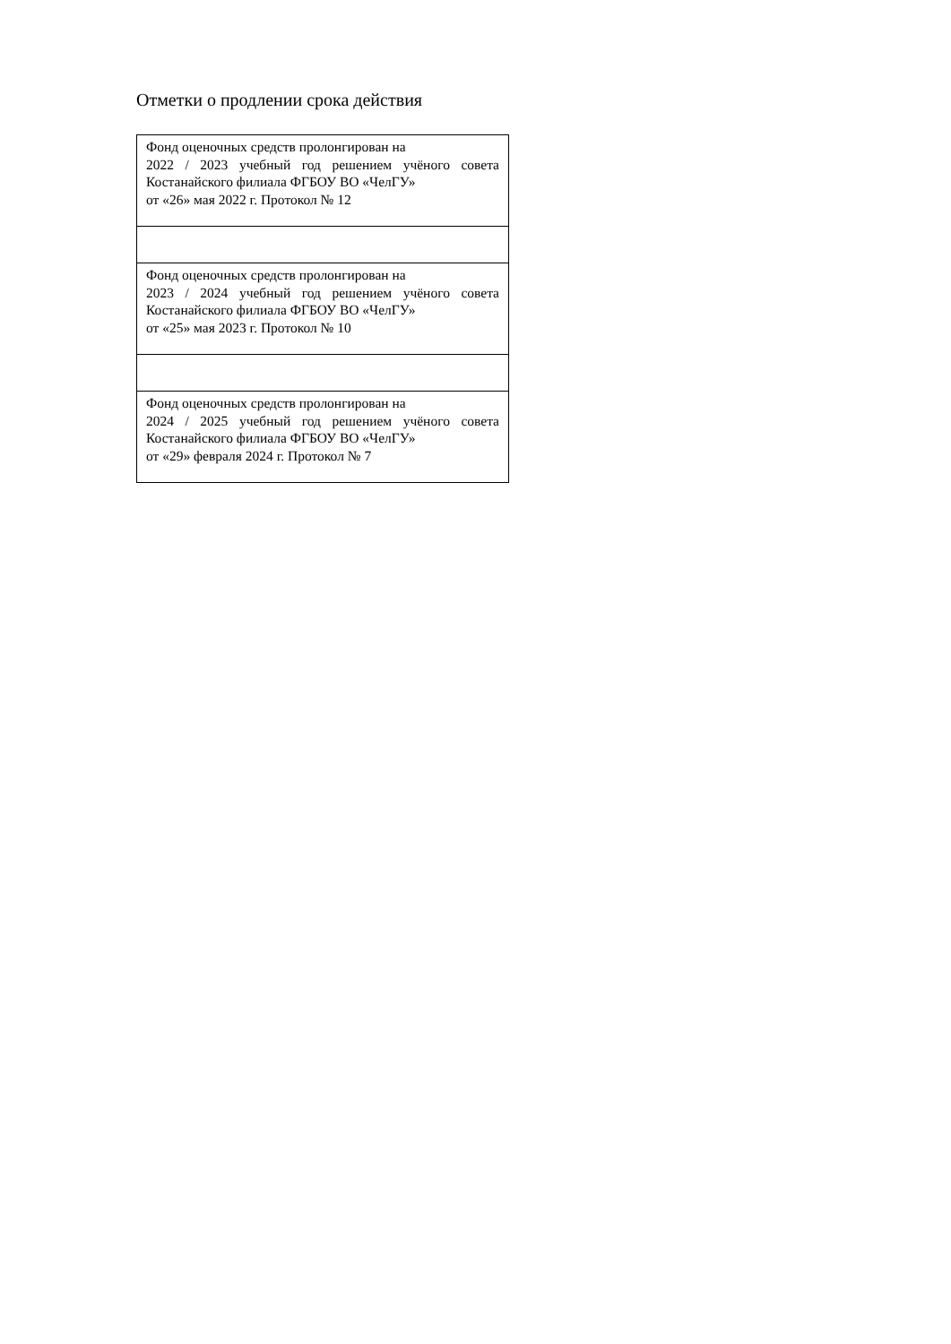Отметки о продлении срока действия
| Фонд оценочных средств пролонгирован на 2022 / 2023 учебный год решением учёного совета Костанайского филиала ФГБОУ ВО «ЧелГУ» от «26» мая 2022 г. Протокол № 12 |
| Фонд оценочных средств пролонгирован на 2023 / 2024 учебный год решением учёного совета Костанайского филиала ФГБОУ ВО «ЧелГУ» от «25» мая 2023 г. Протокол № 10 |
| Фонд оценочных средств пролонгирован на 2024 / 2025 учебный год решением учёного совета Костанайского филиала ФГБОУ ВО «ЧелГУ» от «29» февраля 2024 г. Протокол № 7 |